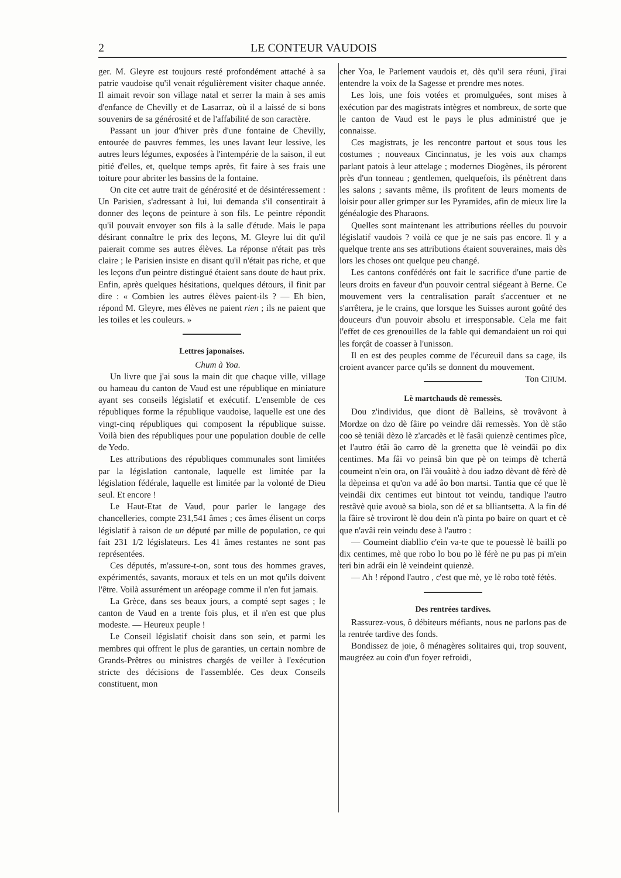2 LE CONTEUR VAUDOIS
ger. M. Gleyre est toujours resté profondément attaché à sa patrie vaudoise qu'il venait régulièrement visiter chaque année. Il aimait revoir son village natal et serrer la main à ses amis d'enfance de Chevilly et de Lasarraz, où il a laissé de si bons souvenirs de sa générosité et de l'affabilité de son caractère.
Passant un jour d'hiver près d'une fontaine de Chevilly, entourée de pauvres femmes, les unes lavant leur lessive, les autres leurs légumes, exposées à l'intempérie de la saison, il eut pitié d'elles, et, quelque temps après, fit faire à ses frais une toiture pour abriter les bassins de la fontaine.
On cite cet autre trait de générosité et de désintéressement : Un Parisien, s'adressant à lui, lui demanda s'il consentirait à donner des leçons de peinture à son fils. Le peintre répondit qu'il pouvait envoyer son fils à la salle d'étude. Mais le papa désirant connaître le prix des leçons, M. Gleyre lui dit qu'il paierait comme ses autres élèves. La réponse n'était pas très claire ; le Parisien insiste en disant qu'il n'était pas riche, et que les leçons d'un peintre distingué étaient sans doute de haut prix. Enfin, après quelques hésitations, quelques détours, il finit par dire : « Combien les autres élèves paient-ils ? — Eh bien, répond M. Gleyre, mes élèves ne paient rien ; ils ne paient que les toiles et les couleurs. »
Lettres japonaises.
Chum à Yoa.
Un livre que j'ai sous la main dit que chaque ville, village ou hameau du canton de Vaud est une république en miniature ayant ses conseils législatif et exécutif. L'ensemble de ces républiques forme la république vaudoise, laquelle est une des vingt-cinq républiques qui composent la république suisse. Voilà bien des républiques pour une population double de celle de Yedo.
Les attributions des républiques communales sont limitées par la législation cantonale, laquelle est limitée par la législation fédérale, laquelle est limitée par la volonté de Dieu seul. Et encore !
Le Haut-Etat de Vaud, pour parler le langage des chancelleries, compte 231,541 âmes ; ces âmes élisent un corps législatif à raison de un député par mille de population, ce qui fait 231 1/2 législateurs. Les 41 âmes restantes ne sont pas représentées.
Ces députés, m'assure-t-on, sont tous des hommes graves, expérimentés, savants, moraux et tels en un mot qu'ils doivent l'être. Voilà assurément un aréopage comme il n'en fut jamais.
La Grèce, dans ses beaux jours, a compté sept sages ; le canton de Vaud en a trente fois plus, et il n'en est que plus modeste. — Heureux peuple !
Le Conseil législatif choisit dans son sein, et parmi les membres qui offrent le plus de garanties, un certain nombre de Grands-Prêtres ou ministres chargés de veiller à l'exécution stricte des décisions de l'assemblée. Ces deux Conseils constituent, mon
cher Yoa, le Parlement vaudois et, dès qu'il sera réuni, j'irai entendre la voix de la Sagesse et prendre mes notes.
Les lois, une fois votées et promulguées, sont mises à exécution par des magistrats intègres et nombreux, de sorte que le canton de Vaud est le pays le plus administré que je connaisse.
Ces magistrats, je les rencontre partout et sous tous les costumes ; nouveaux Cincinnatus, je les vois aux champs parlant patois à leur attelage ; modernes Diogènes, ils pérorent près d'un tonneau ; gentlemen, quelquefois, ils pénètrent dans les salons ; savants même, ils profitent de leurs moments de loisir pour aller grimper sur les Pyramides, afin de mieux lire la généalogie des Pharaons.
Quelles sont maintenant les attributions réelles du pouvoir législatif vaudois ? voilà ce que je ne sais pas encore. Il y a quelque trente ans ses attributions étaient souveraines, mais dès lors les choses ont quelque peu changé.
Les cantons confédérés ont fait le sacrifice d'une partie de leurs droits en faveur d'un pouvoir central siégeant à Berne. Ce mouvement vers la centralisation paraît s'accentuer et ne s'arrêtera, je le crains, que lorsque les Suisses auront goûté des douceurs d'un pouvoir absolu et irresponsable. Cela me fait l'effet de ces grenouilles de la fable qui demandaient un roi qui les forçât de coasser à l'unisson.
Il en est des peuples comme de l'écureuil dans sa cage, ils croient avancer parce qu'ils se donnent du mouvement. Ton CHUM.
Lè martchauds dè remessès.
Dou z'individus, que diont dè Balleins, sè trovâvont à Mordze on dzo dè fâire po veindre dâi remessès. Yon dè stâo coo sè teniâi dèzo lè z'arcadès et lè fasâi quienzè centimes pîce, et l'autro étâi âo carro dè la grenetta que lè veindâi po dix centimes. Ma fâi vo peinsâ bin que pè on teimps dè tchertâ coumeint n'ein ora, on l'âi vouâitè à dou iadzo dèvant dè férè dè la dèpeinsa et qu'on va adé âo bon martsi. Tantia que cé que lè veindâi dix centimes eut bintout tot veindu, tandique l'autro restâvè quie avouè sa biola, son dé et sa blliantsetta. A la fin dé la fâire sè troviront lè dou dein n'à pinta po baire on quart et cè que n'avâi rein veindu dese à l'autro :
— Coumeint diabllio c'ein va-te que te pouessè lè bailli po dix centimes, mè que robo lo bou po lè férè ne pu pas pi m'ein teri bin adrâi ein lè veindeint quienzè.
— Ah ! répond l'autro , c'est que mè, ye lè robo totè fétès.
Des rentrées tardives.
Rassurez-vous, ô débiteurs méfiants, nous ne parlons pas de la rentrée tardive des fonds.
Bondissez de joie, ô ménagères solitaires qui, trop souvent, maugréez au coin d'un foyer refroidi,